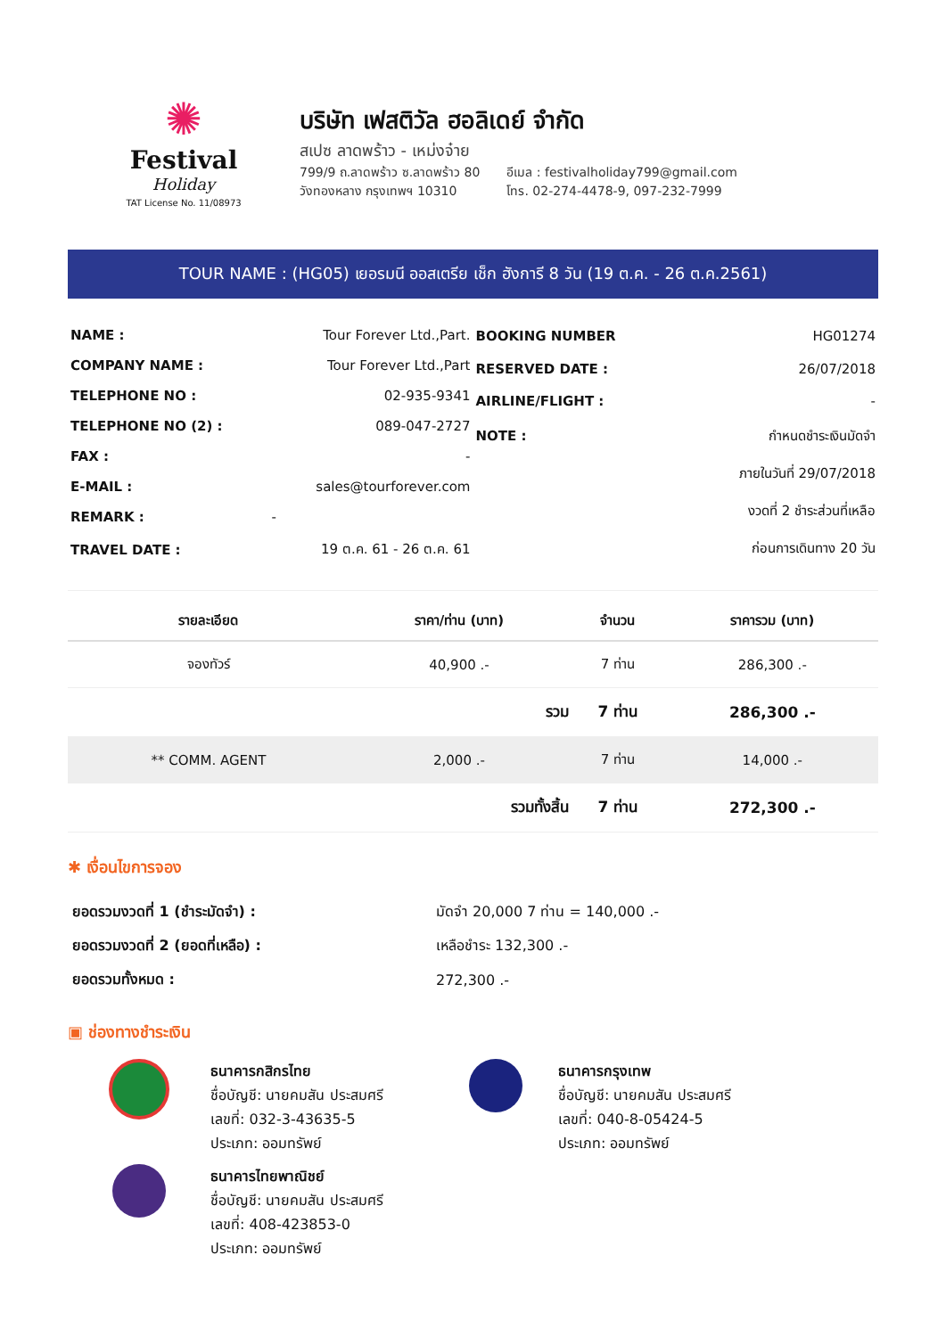✺
Festival
Holiday
TAT License No. 11/08973
บริษัท เฟสติวัล ฮอลิเดย์ จำกัด
สเปซ ลาดพร้าว - เหม่งจ๋าย
799/9 ถ.ลาดพร้าว ซ.ลาดพร้าว 80
วังทองหลาง กรุงเทพฯ 10310
อีเมล : festivalholiday799@gmail.com
โทร. 02-274-4478-9, 097-232-7999
TOUR NAME : (HG05) เยอรมนี ออสเตรีย เช็ก ฮังการี 8 วัน (19 ต.ค. - 26 ต.ค.2561)
| NAME : | Tour Forever Ltd.,Part. |
| COMPANY NAME : | Tour Forever Ltd.,Part |
| TELEPHONE NO : | 02-935-9341 |
| TELEPHONE NO (2) : | 089-047-2727 |
| FAX : | - |
| E-MAIL : | sales@tourforever.com |
| REMARK : | - |
| TRAVEL DATE : | 19 ต.ค. 61 - 26 ต.ค. 61 |
| BOOKING NUMBER | HG01274 |
| RESERVED DATE : | 26/07/2018 |
| AIRLINE/FLIGHT : | - |
| NOTE : | กำหนดชำระเงินมัดจำ |
| | ภายในวันที่ 29/07/2018 |
| | งวดที่ 2 ชำระส่วนที่เหลือ |
| | ก่อนการเดินทาง 20 วัน |
| รายละเอียด | ราคา/ท่าน (บาท) | จำนวน | ราคารวม (บาท) |
| --- | --- | --- | --- |
| จองทัวร์ | 40,900 .- | 7 ท่าน | 286,300 .- |
| | รวม | 7 ท่าน | 286,300 .- |
| ** COMM. AGENT | 2,000 .- | 7 ท่าน | 14,000 .- |
| | รวมทั้งสิ้น | 7 ท่าน | 272,300 .- |
✱ เงื่อนไขการจอง
| ยอดรวมงวดที่ 1 (ชำระมัดจำ) : | มัดจำ 20,000 7 ท่าน = 140,000 .- |
| ยอดรวมงวดที่ 2 (ยอดที่เหลือ) : | เหลือชำระ 132,300 .- |
| ยอดรวมทั้งหมด : | 272,300 .- |
▣ ช่องทางชำระเงิน
ธนาคารกสิกรไทย
ชื่อบัญชี: นายคมสัน ประสมศรี
เลขที่: 032-3-43635-5
ประเภท: ออมทรัพย์
ธนาคารกรุงเทพ
ชื่อบัญชี: นายคมสัน ประสมศรี
เลขที่: 040-8-05424-5
ประเภท: ออมทรัพย์
ธนาคารไทยพาณิชย์
ชื่อบัญชี: นายคมสัน ประสมศรี
เลขที่: 408-423853-0
ประเภท: ออมทรัพย์